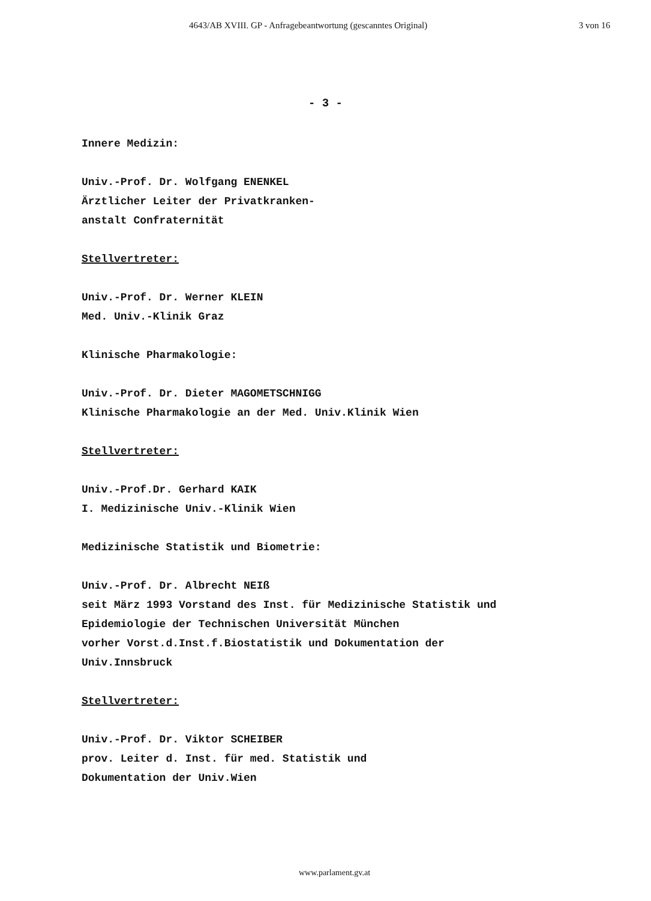4643/AB XVIII. GP - Anfragebeantwortung (gescanntes Original) 3 von 16
- 3 -
Innere Medizin:
Univ.-Prof. Dr. Wolfgang ENENKEL
Ärztlicher Leiter der Privatkranken-
anstalt Confraternität
Stellvertreter:
Univ.-Prof. Dr. Werner KLEIN
Med. Univ.-Klinik Graz
Klinische Pharmakologie:
Univ.-Prof. Dr. Dieter MAGOMETSCHNIGG
Klinische Pharmakologie an der Med. Univ.Klinik Wien
Stellvertreter:
Univ.-Prof.Dr. Gerhard KAIK
I. Medizinische Univ.-Klinik Wien
Medizinische Statistik und Biometrie:
Univ.-Prof. Dr. Albrecht NEIß
seit März 1993 Vorstand des Inst. für Medizinische Statistik und
Epidemiologie der Technischen Universität München
vorher Vorst.d.Inst.f.Biostatistik und Dokumentation der
Univ.Innsbruck
Stellvertreter:
Univ.-Prof. Dr. Viktor SCHEIBER
prov. Leiter d. Inst. für med. Statistik und
Dokumentation der Univ.Wien
www.parlament.gv.at